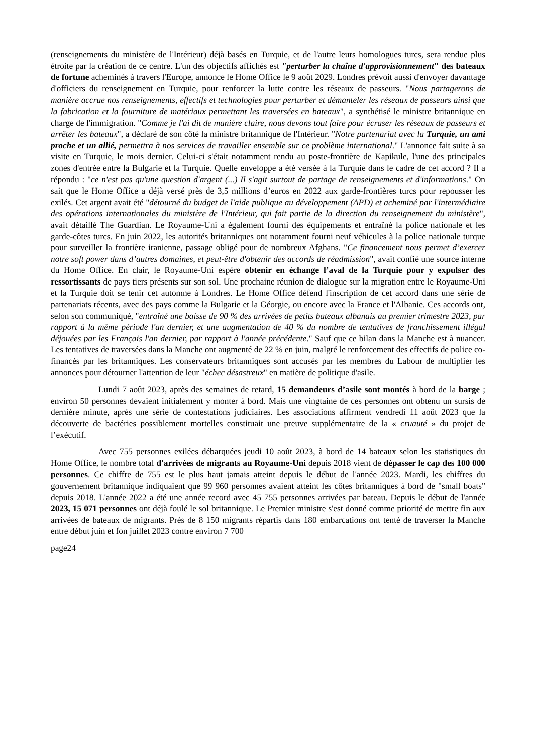(renseignements du ministère de l'Intérieur) déjà basés en Turquie, et de l'autre leurs homologues turcs, sera rendue plus étroite par la création de ce centre. L'un des objectifs affichés est "perturber la chaîne d'approvisionnement" des bateaux de fortune acheminés à travers l'Europe, annonce le Home Office le 9 août 2029. Londres prévoit aussi d'envoyer davantage d'officiers du renseignement en Turquie, pour renforcer la lutte contre les réseaux de passeurs. "Nous partagerons de manière accrue nos renseignements, effectifs et technologies pour perturber et démanteler les réseaux de passeurs ainsi que la fabrication et la fourniture de matériaux permettant les traversées en bateaux", a synthétisé le ministre britannique en charge de l'immigration. "Comme je l'ai dit de manière claire, nous devons tout faire pour écraser les réseaux de passeurs et arrêter les bateaux", a déclaré de son côté la ministre britannique de l'Intérieur. "Notre partenariat avec la Turquie, un ami proche et un allié, permettra à nos services de travailler ensemble sur ce problème international." L'annonce fait suite à sa visite en Turquie, le mois dernier. Celui-ci s'était notamment rendu au poste-frontière de Kapikule, l'une des principales zones d'entrée entre la Bulgarie et la Turquie. Quelle enveloppe a été versée à la Turquie dans le cadre de cet accord ? Il a répondu : "ce n'est pas qu'une question d'argent (...) Il s'agit surtout de partage de renseignements et d'informations." On sait que le Home Office a déjà versé près de 3,5 millions d’euros en 2022 aux garde-frontières turcs pour repousser les exilés. Cet argent avait été "détourné du budget de l'aide publique au développement (APD) et acheminé par l'intermédiaire des opérations internationales du ministère de l'Intérieur, qui fait partie de la direction du renseignement du ministère", avait détaillé The Guardian. Le Royaume-Uni a également fourni des équipements et entraîné la police nationale et les garde-côtes turcs. En juin 2022, les autorités britanniques ont notamment fourni neuf véhicules à la police nationale turque pour surveiller la frontière iranienne, passage obligé pour de nombreux Afghans. "Ce financement nous permet d’exercer notre soft power dans d’autres domaines, et peut-être d'obtenir des accords de réadmission", avait confié une source interne du Home Office. En clair, le Royaume-Uni espère obtenir en échange l’aval de la Turquie pour y expulser des ressortissants de pays tiers présents sur son sol. Une prochaine réunion de dialogue sur la migration entre le Royaume-Uni et la Turquie doit se tenir cet automne à Londres. Le Home Office défend l'inscription de cet accord dans une série de partenariats récents, avec des pays comme la Bulgarie et la Géorgie, ou encore avec la France et l'Albanie. Ces accords ont, selon son communiqué, "entraîné une baisse de 90 % des arrivées de petits bateaux albanais au premier trimestre 2023, par rapport à la même période l'an dernier, et une augmentation de 40 % du nombre de tentatives de franchissement illégal déjouées par les Français l'an dernier, par rapport à l'année précédente." Sauf que ce bilan dans la Manche est à nuancer. Les tentatives de traversées dans la Manche ont augmenté de 22 % en juin, malgré le renforcement des effectifs de police co-financés par les britanniques. Les conservateurs britanniques sont accusés par les membres du Labour de multiplier les annonces pour détourner l'attention de leur "échec désastreux" en matière de politique d'asile.
Lundi 7 août 2023, après des semaines de retard, 15 demandeurs d’asile sont montés à bord de la barge ; environ 50 personnes devaient initialement y monter à bord. Mais une vingtaine de ces personnes ont obtenu un sursis de dernière minute, après une série de contestations judiciaires. Les associations affirment vendredi 11 août 2023 que la découverte de bactéries possiblement mortelles constituait une preuve supplémentaire de la « cruauté » du projet de l’exécutif.
Avec 755 personnes exilées débarquées jeudi 10 août 2023, à bord de 14 bateaux selon les statistiques du Home Office, le nombre total d'arrivées de migrants au Royaume-Uni depuis 2018 vient de dépasser le cap des 100 000 personnes. Ce chiffre de 755 est le plus haut jamais atteint depuis le début de l'année 2023. Mardi, les chiffres du gouvernement britannique indiquaient que 99 960 personnes avaient atteint les côtes britanniques à bord de "small boats" depuis 2018. L'année 2022 a été une année record avec 45 755 personnes arrivées par bateau. Depuis le début de l'année 2023, 15 071 personnes ont déjà foulé le sol britannique. Le Premier ministre s'est donné comme priorité de mettre fin aux arrivées de bateaux de migrants. Près de 8 150 migrants répartis dans 180 embarcations ont tenté de traverser la Manche entre début juin et fon juillet 2023 contre environ 7 700
page24